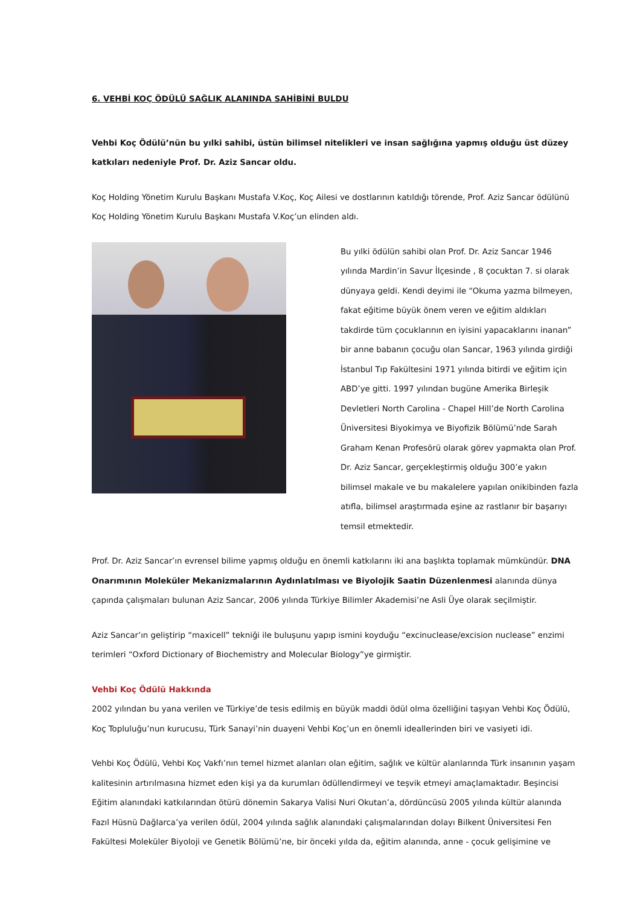6. VEHBİ KOÇ ÖDÜLÜ SAĞLIK ALANINDA SAHİBİNİ BULDU
Vehbi Koç Ödülü’nün bu yılki sahibi, üstün bilimsel nitelikleri ve insan sağlığına yapmış olduğu üst düzey katkıları nedeniyle Prof. Dr. Aziz Sancar oldu.
Koç Holding Yönetim Kurulu Başkanı Mustafa V.Koç, Koç Ailesi ve dostlarının katıldığı törende, Prof. Aziz Sancar ödülünü Koç Holding Yönetim Kurulu Başkanı Mustafa V.Koç’un elinden aldı.
Bu yılki ödülün sahibi olan Prof. Dr. Aziz Sancar 1946 yılında Mardin’in Savur İlçesinde , 8 çocuktan 7. si olarak dünyaya geldi. Kendi deyimi ile “Okuma yazma bilmeyen, fakat eğitime büyük önem veren ve eğitim aldıkları takdirde tüm çocuklarının en iyisini yapacaklarını inanan” bir anne babanın çocuğu olan Sancar, 1963 yılında girdiği İstanbul Tıp Fakültesini 1971 yılında bitirdi ve eğitim için ABD’ye gitti. 1997 yılından bugüne Amerika Birleşik Devletleri North Carolina - Chapel Hill’de North Carolina Üniversitesi Biyokimya ve Biyofizik Bölümü’nde Sarah Graham Kenan Profesörü olarak görev yapmakta olan Prof. Dr. Aziz Sancar, gerçekleştirmiş olduğu 300’e yakın bilimsel makale ve bu makalelere yapılan onikibinden fazla atıfla, bilimsel araştırmada eşine az rastlanır bir başarıyı temsil etmektedir.
Prof. Dr. Aziz Sancar’ın evrensel bilime yapmış olduğu en önemli katkılarını iki ana başlıkta toplamak mümkündür. DNA Onarımının Moleküler Mekanizmalarının Aydınlatılması ve Biyolojik Saatin Düzenlenmesi alanında dünya çapında çalışmaları bulunan Aziz Sancar, 2006 yılında Türkiye Bilimler Akademisi’ne Asli Üye olarak seçilmiştir.
Aziz Sancar’ın geliştirip “maxicell” tekniği ile buluşunu yapıp ismini koyduğu “excinuclease/excision nuclease” enzimi terimleri “Oxford Dictionary of Biochemistry and Molecular Biology”ye girmiştir.
Vehbi Koç Ödülü Hakkında
2002 yılından bu yana verilen ve Türkiye’de tesis edilmiş en büyük maddi ödül olma özelliğini taşıyan Vehbi Koç Ödülü, Koç Topluluğu’nun kurucusu, Türk Sanayi’nin duayeni Vehbi Koç’un en önemli ideallerinden biri ve vasiyeti idi.
Vehbi Koç Ödülü, Vehbi Koç Vakfı’nın temel hizmet alanları olan eğitim, sağlık ve kültür alanlarında Türk insanının yaşam kalitesinin artırılmasına hizmet eden kişi ya da kurumları ödüllendirmeyi ve teşvik etmeyi amaçlamaktadır. Beşincisi Eğitim alanındaki katkılarından ötürü dönemin Sakarya Valisi Nuri Okutan’a, dördüncüsü 2005 yılında kültür alanında Fazıl Hüsnü Dağlarca’ya verilen ödül, 2004 yılında sağlık alanındaki çalışmalarından dolayı Bilkent Üniversitesi Fen Fakültesi Moleküler Biyoloji ve Genetik Bölümü’ne, bir önceki yılda da, eğitim alanında, anne - çocuk gelişimine ve